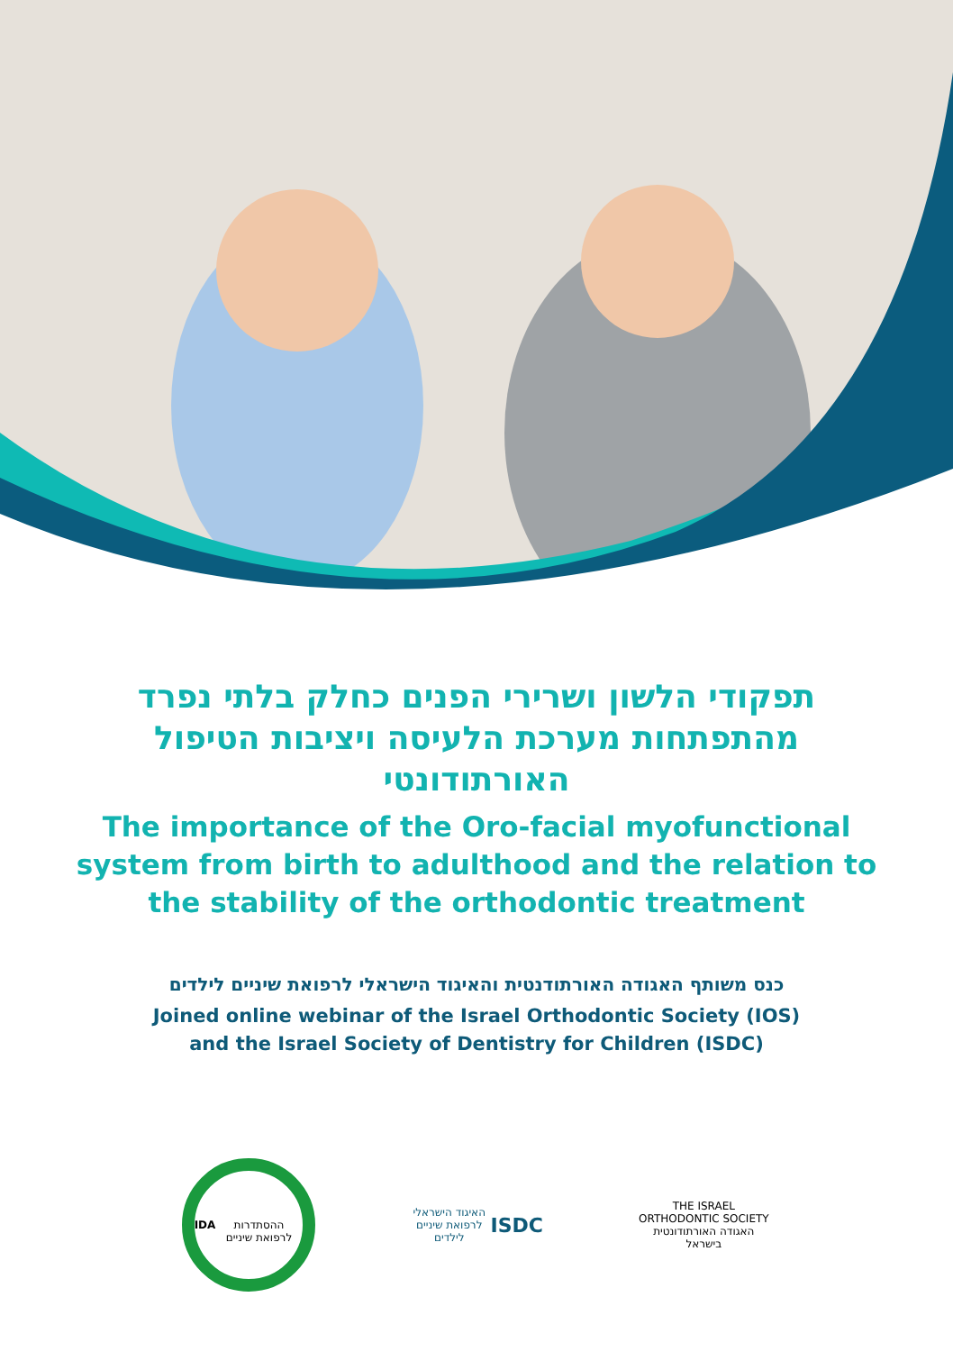תפקודי הלשון ושרירי הפנים כחלק בלתי נפרד מהתפתחות מערכת הלעיסה ויציבות הטיפול האורתודונטי
The importance of the Oro-facial myofunctional
system from birth to adulthood and the relation to
the stability of the orthodontic treatment
כנס משותף האגודה האורתודנטית והאיגוד הישראלי לרפואת שיניים לילדים
Joined online webinar of the Israel Orthodontic Society (IOS)
and the Israel Society of Dentistry for Children (ISDC)
IDA
ההסתדרות לרפואת שיניים
האיגוד הישראלי לרפואת שיניים לילדים
ISDC
THE ISRAEL ORTHODONTIC SOCIETY
האגודה האורתודונטית בישראל